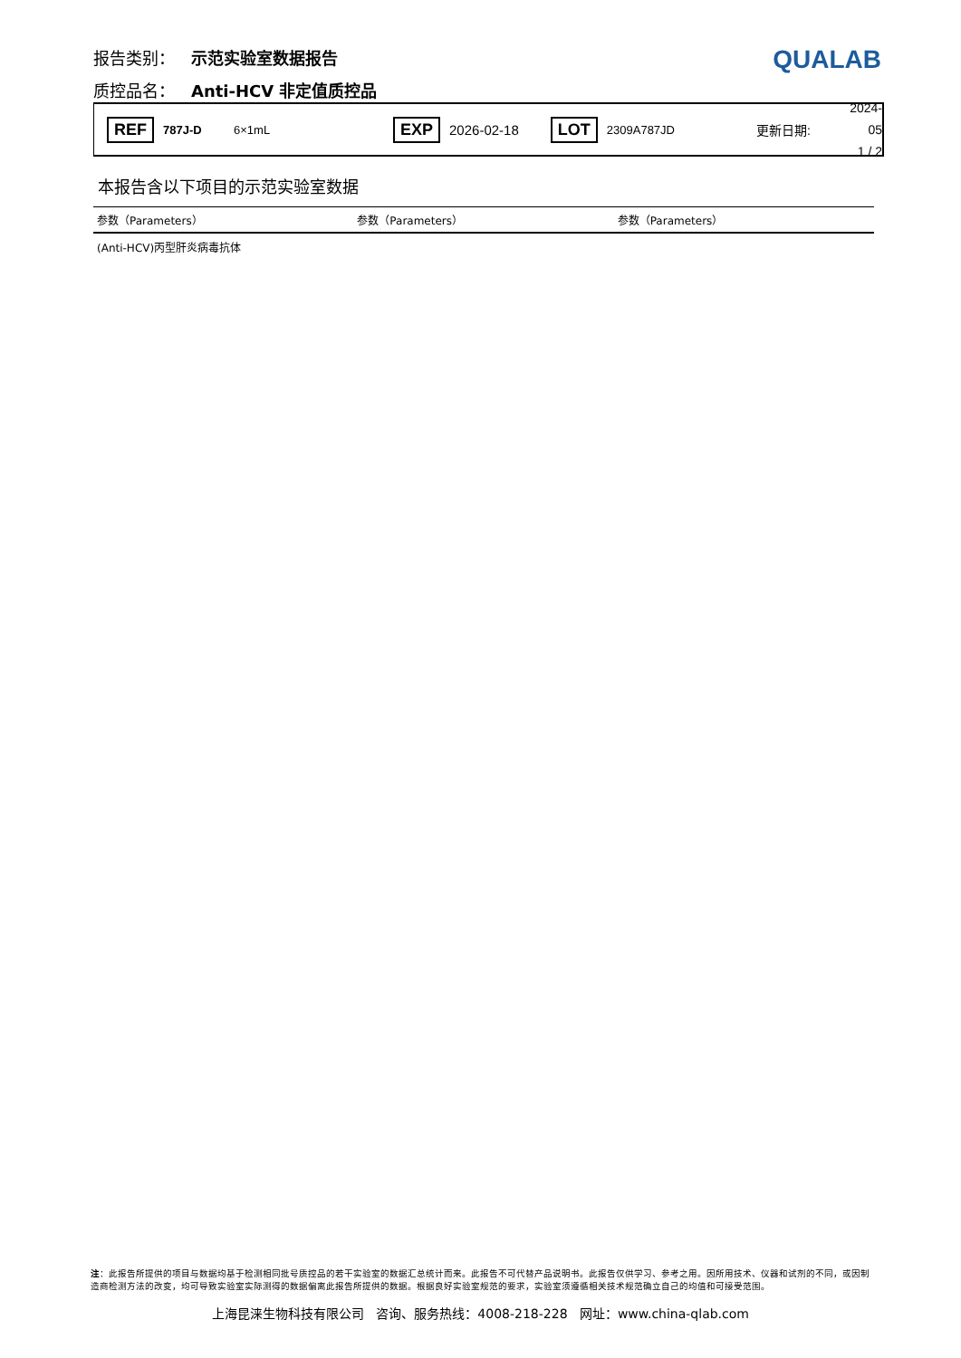QUALAB
报告类别： 示范实验室数据报告
质控品名： Anti-HCV 非定值质控品
REF 787J-D 6×1mL EXP 2026-02-18 LOT 2309A787JD 更新日期: 2024-05
1 / 2
本报告含以下项目的示范实验室数据
| 参数（Parameters） | 参数（Parameters） | 参数（Parameters） |
| --- | --- | --- |
| (Anti-HCV)丙型肝炎病毒抗体 | | |
注：此报告所提供的项目与数据均基于检测相同批号质控品的若干实验室的数据汇总统计而来。此报告不可代替产品说明书。此报告仅供学习、参考之用。因所用技术、仪器和试剂的不同，或因制造商检测方法的改变，均可导致实验室实际测得的数据偏离此报告所提供的数据。根据良好实验室规范的要求，实验室须遵循相关技术规范确立自己的均值和可接受范围。
上海昆涞生物科技有限公司 咨询、服务热线：4008-218-228 网址：www.china-qlab.com